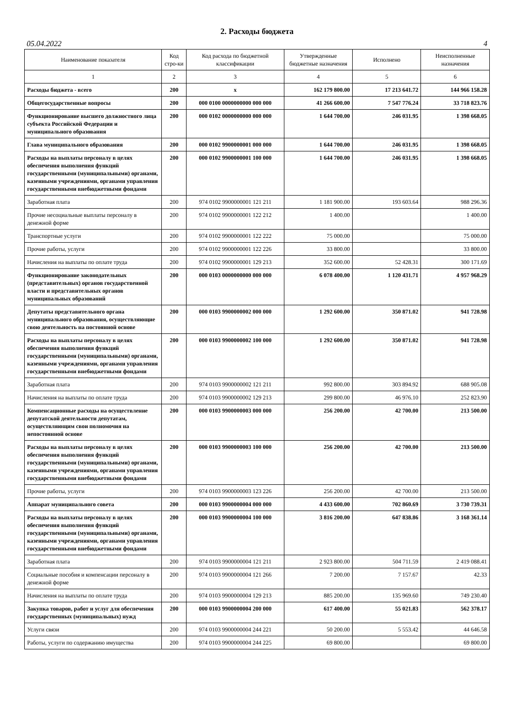2. Расходы бюджета
05.04.2022 4
| Наименование показателя | Код стро-ки | Код расхода по бюджетной классификации | Утвержденные бюджетные назначения | Исполнено | Неисполненные назначения |
| --- | --- | --- | --- | --- | --- |
| 1 | 2 | 3 | 4 | 5 | 6 |
| Расходы бюджета - всего | 200 | x | 162 179 800.00 | 17 213 641.72 | 144 966 158.28 |
| Общегосударственные вопросы | 200 | 000 0100 0000000000 000 000 | 41 266 600.00 | 7 547 776.24 | 33 718 823.76 |
| Функционирование высшего должностного лица субъекта Российской Федерации и муниципального образования | 200 | 000 0102 0000000000 000 000 | 1 644 700.00 | 246 031.95 | 1 398 668.05 |
| Глава муниципального образования | 200 | 000 0102 9900000001 000 000 | 1 644 700.00 | 246 031.95 | 1 398 668.05 |
| Расходы на выплаты персоналу в целях обеспечения выполнения функций государственными (муниципальными) органами, казенными учреждениями, органами управления государственными внебюджетными фондами | 200 | 000 0102 9900000001 100 000 | 1 644 700.00 | 246 031.95 | 1 398 668.05 |
| Заработная плата | 200 | 974 0102 9900000001 121 211 | 1 181 900.00 | 193 603.64 | 988 296.36 |
| Прочие несоциальные выплаты персоналу в денежной форме | 200 | 974 0102 9900000001 122 212 | 1 400.00 | | 1 400.00 |
| Транспортные услуги | 200 | 974 0102 9900000001 122 222 | 75 000.00 | | 75 000.00 |
| Прочие работы, услуги | 200 | 974 0102 9900000001 122 226 | 33 800.00 | | 33 800.00 |
| Начисления на выплаты по оплате труда | 200 | 974 0102 9900000001 129 213 | 352 600.00 | 52 428.31 | 300 171.69 |
| Функционирование законодательных (представительных) органов государственной власти и представительных органов муниципальных образований | 200 | 000 0103 0000000000 000 000 | 6 078 400.00 | 1 120 431.71 | 4 957 968.29 |
| Депутаты представительного органа муниципального образования, осуществляющие свою деятельность на постоянной основе | 200 | 000 0103 9900000002 000 000 | 1 292 600.00 | 350 871.02 | 941 728.98 |
| Расходы на выплаты персоналу в целях обеспечения выполнения функций государственными (муниципальными) органами, казенными учреждениями, органами управления государственными внебюджетными фондами | 200 | 000 0103 9900000002 100 000 | 1 292 600.00 | 350 871.02 | 941 728.98 |
| Заработная плата | 200 | 974 0103 9900000002 121 211 | 992 800.00 | 303 894.92 | 688 905.08 |
| Начисления на выплаты по оплате труда | 200 | 974 0103 9900000002 129 213 | 299 800.00 | 46 976.10 | 252 823.90 |
| Компенсационные расходы на осуществление депутатской деятельности депутатам, осуществляющим свои полномочия на непостоянной основе | 200 | 000 0103 9900000003 000 000 | 256 200.00 | 42 700.00 | 213 500.00 |
| Расходы на выплаты персоналу в целях обеспечения выполнения функций государственными (муниципальными) органами, казенными учреждениями, органами управления государственными внебюджетными фондами | 200 | 000 0103 9900000003 100 000 | 256 200.00 | 42 700.00 | 213 500.00 |
| Прочие работы, услуги | 200 | 974 0103 9900000003 123 226 | 256 200.00 | 42 700.00 | 213 500.00 |
| Аппарат муниципального совета | 200 | 000 0103 9900000004 000 000 | 4 433 600.00 | 702 860.69 | 3 730 739.31 |
| Расходы на выплаты персоналу в целях обеспечения выполнения функций государственными (муниципальными) органами, казенными учреждениями, органами управления государственными внебюджетными фондами | 200 | 000 0103 9900000004 100 000 | 3 816 200.00 | 647 838.86 | 3 168 361.14 |
| Заработная плата | 200 | 974 0103 9900000004 121 211 | 2 923 800.00 | 504 711.59 | 2 419 088.41 |
| Социальные пособия и компенсации персоналу в денежной форме | 200 | 974 0103 9900000004 121 266 | 7 200.00 | 7 157.67 | 42.33 |
| Начисления на выплаты по оплате труда | 200 | 974 0103 9900000004 129 213 | 885 200.00 | 135 969.60 | 749 230.40 |
| Закупка товаров, работ и услуг для обеспечения государственных (муниципальных) нужд | 200 | 000 0103 9900000004 200 000 | 617 400.00 | 55 021.83 | 562 378.17 |
| Услуги связи | 200 | 974 0103 9900000004 244 221 | 50 200.00 | 5 553.42 | 44 646.58 |
| Работы, услуги по содержанию имущества | 200 | 974 0103 9900000004 244 225 | 69 800.00 | | 69 800.00 |